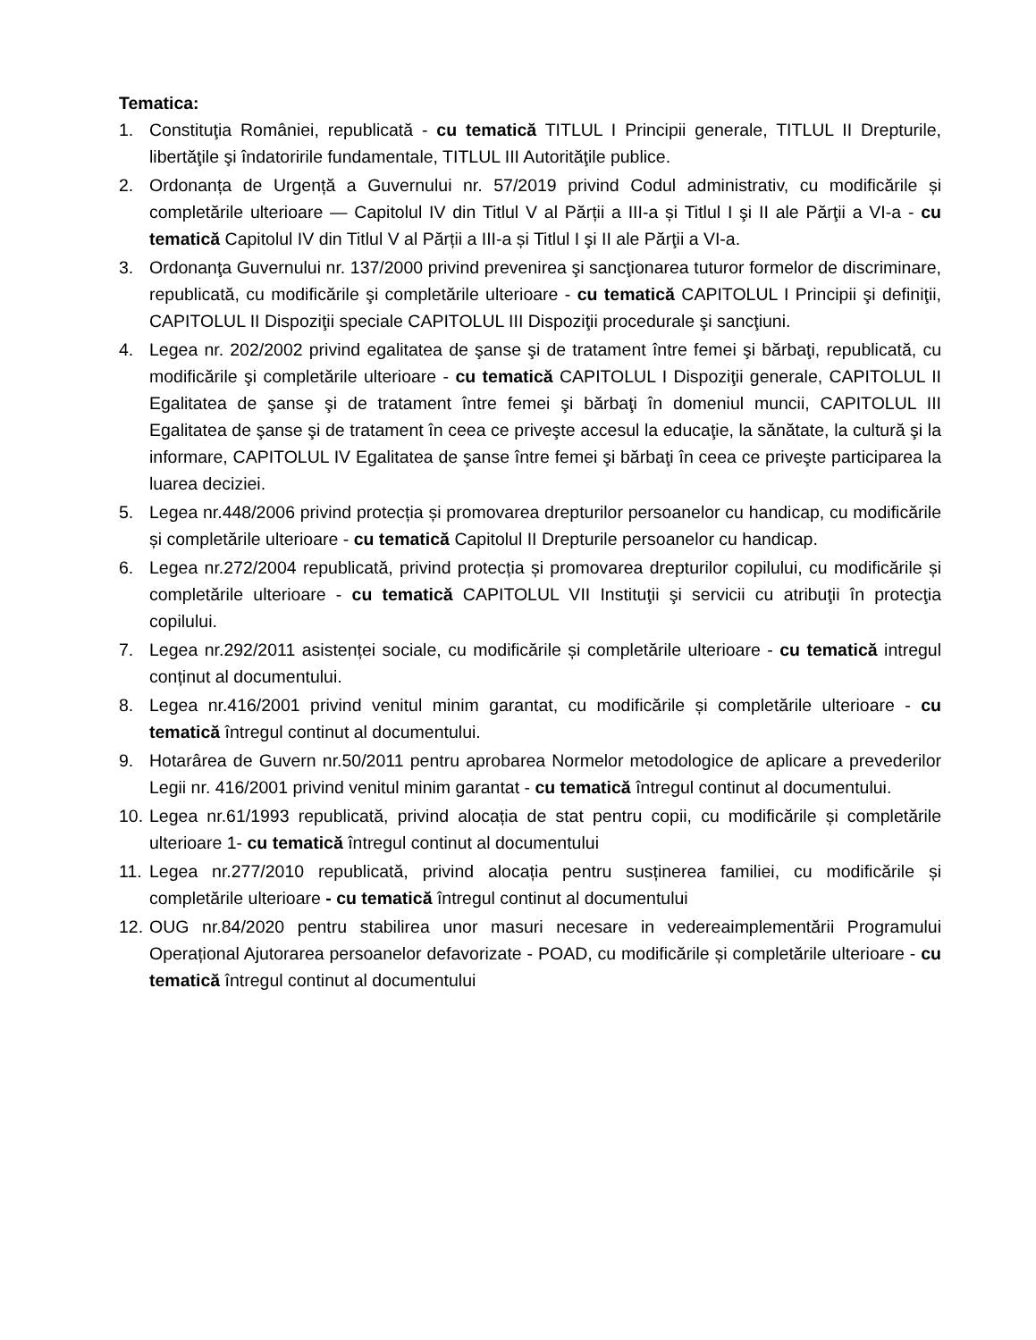Tematica:
1. Constituţia României, republicată - cu tematică TITLUL I Principii generale, TITLUL II Drepturile, libertăţile şi îndatoririle fundamentale, TITLUL III Autorităţile publice.
2. Ordonanța de Urgență a Guvernului nr. 57/2019 privind Codul administrativ, cu modificările și completările ulterioare — Capitolul IV din Titlul V al Părții a III-a și Titlul I şi II ale Părţii a VI-a - cu tematică Capitolul IV din Titlul V al Părții a III-a și Titlul I şi II ale Părţii a VI-a.
3. Ordonanţa Guvernului nr. 137/2000 privind prevenirea şi sancţionarea tuturor formelor de discriminare, republicată, cu modificările şi completările ulterioare - cu tematică CAPITOLUL I Principii şi definiţii, CAPITOLUL II Dispoziţii speciale CAPITOLUL III Dispoziţii procedurale şi sancţiuni.
4. Legea nr. 202/2002 privind egalitatea de şanse şi de tratament între femei şi bărbaţi, republicată, cu modificările şi completările ulterioare - cu tematică CAPITOLUL I Dispoziţii generale, CAPITOLUL II Egalitatea de şanse şi de tratament între femei şi bărbaţi în domeniul muncii, CAPITOLUL III Egalitatea de şanse şi de tratament în ceea ce priveşte accesul la educaţie, la sănătate, la cultură şi la informare, CAPITOLUL IV Egalitatea de şanse între femei şi bărbaţi în ceea ce priveşte participarea la luarea deciziei.
5. Legea nr.448/2006 privind protecția și promovarea drepturilor persoanelor cu handicap, cu modificările și completările ulterioare - cu tematică Capitolul II Drepturile persoanelor cu handicap.
6. Legea nr.272/2004 republicată, privind protecția și promovarea drepturilor copilului, cu modificările și completările ulterioare - cu tematică CAPITOLUL VII Instituţii şi servicii cu atribuţii în protecţia copilului.
7. Legea nr.292/2011 asistenței sociale, cu modificările și completările ulterioare - cu tematică intregul conținut al documentului.
8. Legea nr.416/2001 privind venitul minim garantat, cu modificările și completările ulterioare - cu tematică întregul continut al documentului.
9. Hotarârea de Guvern nr.50/2011 pentru aprobarea Normelor metodologice de aplicare a prevederilor Legii nr. 416/2001 privind venitul minim garantat - cu tematică întregul continut al documentului.
10. Legea nr.61/1993 republicată, privind alocația de stat pentru copii, cu modificările și completările ulterioare 1- cu tematică întregul continut al documentului
11. Legea nr.277/2010 republicată, privind alocația pentru susținerea familiei, cu modificările și completările ulterioare - cu tematică întregul continut al documentului
12. OUG nr.84/2020 pentru stabilirea unor masuri necesare in vedereaimplementării Programului Operațional Ajutorarea persoanelor defavorizate - POAD, cu modificările și completările ulterioare - cu tematică întregul continut al documentului